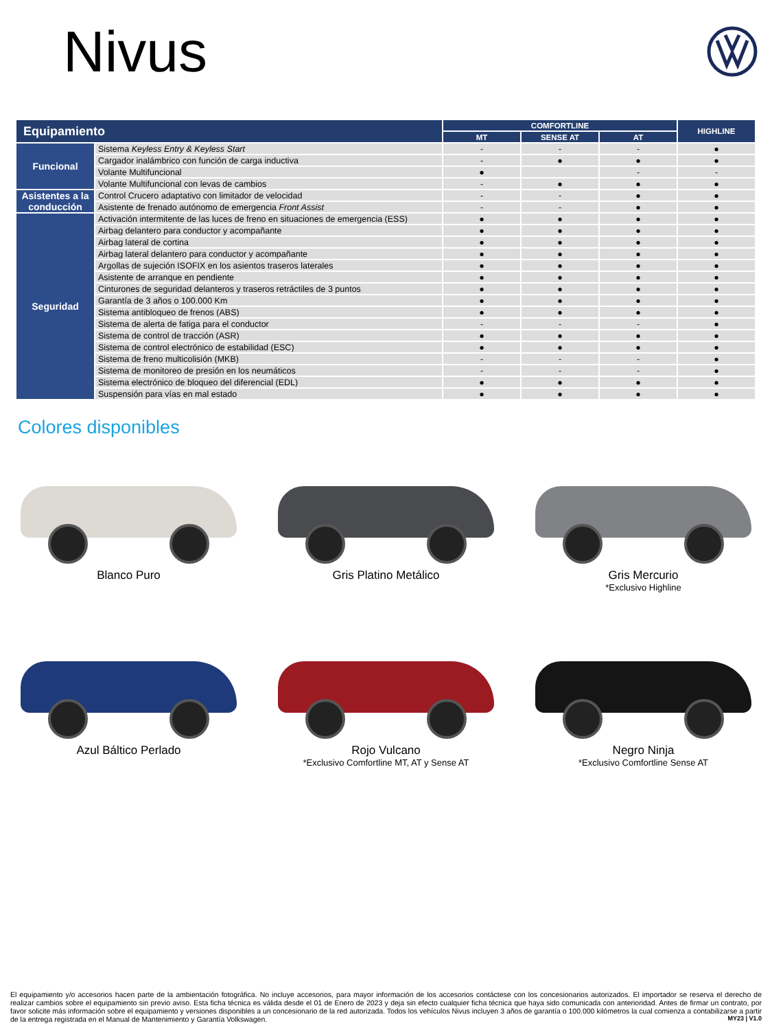Nivus
| Equipamiento | | COMFORTLINE | | | HIGHLINE |
| --- | --- | --- | --- | --- | --- |
| | | MT | SENSE AT | AT | |
| Funcional | Sistema Keyless Entry & Keyless Start | - | - | - | ● |
| | Cargador inalámbrico con función de carga inductiva | - | ● | ● | ● |
| | Volante Multifuncional | ● | | - | - |
| | Volante Multifuncional con levas de cambios | - | ● | ● | ● |
| Asistentes a la conducción | Control Crucero adaptativo con limitador de velocidad | - | - | ● | ● |
| | Asistente de frenado autónomo de emergencia Front Assist | - | - | ● | ● |
| Seguridad | Activación intermitente de las luces de freno en situaciones de emergencia (ESS) | ● | ● | ● | ● |
| | Airbag delantero para conductor y acompañante | ● | ● | ● | ● |
| | Airbag lateral de cortina | ● | ● | ● | ● |
| | Airbag lateral delantero para conductor y acompañante | ● | ● | ● | ● |
| | Argollas de sujeción ISOFIX en los asientos traseros laterales | ● | ● | ● | ● |
| | Asistente de arranque en pendiente | ● | ● | ● | ● |
| | Cinturones de seguridad delanteros y traseros retráctiles de 3 puntos | ● | ● | ● | ● |
| | Garantía de 3 años o 100.000 Km | ● | ● | ● | ● |
| | Sistema antibloqueo de frenos (ABS) | ● | ● | ● | ● |
| | Sistema de alerta de fatiga para el conductor | - | - | - | ● |
| | Sistema de control de tracción (ASR) | ● | ● | ● | ● |
| | Sistema de control electrónico de estabilidad (ESC) | ● | ● | ● | ● |
| | Sistema de freno multicolisión (MKB) | - | - | - | ● |
| | Sistema de monitoreo de presión en los neumáticos | - | - | - | ● |
| | Sistema electrónico de bloqueo del diferencial (EDL) | ● | ● | ● | ● |
| | Suspensión para vías en mal estado | ● | ● | ● | ● |
Colores disponibles
Blanco Puro
Gris Platino Metálico
Gris Mercurio
*Exclusivo Highline
Azul Báltico Perlado
Rojo Vulcano
*Exclusivo Comfortline MT, AT y Sense AT
Negro Ninja
*Exclusivo Comfortline Sense AT
El equipamiento y/o accesorios hacen parte de la ambientación fotográfica. No incluye accesorios, para mayor información de los accesorios contáctese con los concesionarios autorizados. El importador se reserva el derecho de realizar cambios sobre el equipamiento sin previo aviso. Esta ficha técnica es válida desde el 01 de Enero de 2023 y deja sin efecto cualquier ficha técnica que haya sido comunicada con anterioridad. Antes de firmar un contrato, por favor solicite más información sobre el equipamiento y versiones disponibles a un concesionario de la red autorizada. Todos los vehículos Nivus incluyen 3 años de garantía o 100.000 kilómetros la cual comienza a contabilizarse a partir de la entrega registrada en el Manual de Mantenimiento y Garantía Volkswagen. MY23 | V1.0